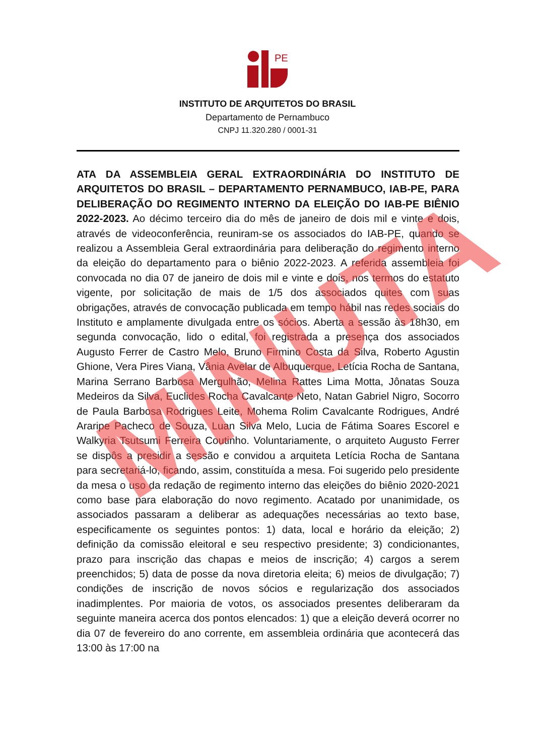PE
INSTITUTO DE ARQUITETOS DO BRASIL
Departamento de Pernambuco
CNPJ 11.320.280 / 0001-31
ATA DA ASSEMBLEIA GERAL EXTRAORDINÁRIA DO INSTITUTO DE ARQUITETOS DO BRASIL – DEPARTAMENTO PERNAMBUCO, IAB-PE, PARA DELIBERAÇÃO DO REGIMENTO INTERNO DA ELEIÇÃO DO IAB-PE BIÊNIO 2022-2023. Ao décimo terceiro dia do mês de janeiro de dois mil e vinte e dois, através de videoconferência, reuniram-se os associados do IAB-PE, quando se realizou a Assembleia Geral extraordinária para deliberação do regimento interno da eleição do departamento para o biênio 2022-2023. A referida assembleia foi convocada no dia 07 de janeiro de dois mil e vinte e dois, nos termos do estatuto vigente, por solicitação de mais de 1/5 dos associados quites com suas obrigações, através de convocação publicada em tempo hábil nas redes sociais do Instituto e amplamente divulgada entre os sócios. Aberta a sessão às 18h30, em segunda convocação, lido o edital, foi registrada a presença dos associados Augusto Ferrer de Castro Melo, Bruno Firmino Costa da Silva, Roberto Agustin Ghione, Vera Pires Viana, Vânia Avelar de Albuquerque, Letícia Rocha de Santana, Marina Serrano Barbosa Mergulhão, Melina Rattes Lima Motta, Jônatas Souza Medeiros da Silva, Euclides Rocha Cavalcante Neto, Natan Gabriel Nigro, Socorro de Paula Barbosa Rodrigues Leite, Mohema Rolim Cavalcante Rodrigues, André Araripe Pacheco de Souza, Luan Silva Melo, Lucia de Fátima Soares Escorel e Walkyria Tsutsumi Ferreira Coutinho. Voluntariamente, o arquiteto Augusto Ferrer se dispôs a presidir a sessão e convidou a arquiteta Letícia Rocha de Santana para secretariá-lo, ficando, assim, constituída a mesa. Foi sugerido pelo presidente da mesa o uso da redação de regimento interno das eleições do biênio 2020-2021 como base para elaboração do novo regimento. Acatado por unanimidade, os associados passaram a deliberar as adequações necessárias ao texto base, especificamente os seguintes pontos: 1) data, local e horário da eleição; 2) definição da comissão eleitoral e seu respectivo presidente; 3) condicionantes, prazo para inscrição das chapas e meios de inscrição; 4) cargos a serem preenchidos; 5) data de posse da nova diretoria eleita; 6) meios de divulgação; 7) condições de inscrição de novos sócios e regularização dos associados inadimplentes. Por maioria de votos, os associados presentes deliberaram da seguinte maneira acerca dos pontos elencados: 1) que a eleição deverá ocorrer no dia 07 de fevereiro do ano corrente, em assembleia ordinária que acontecerá das 13:00 às 17:00 na
MINUTA